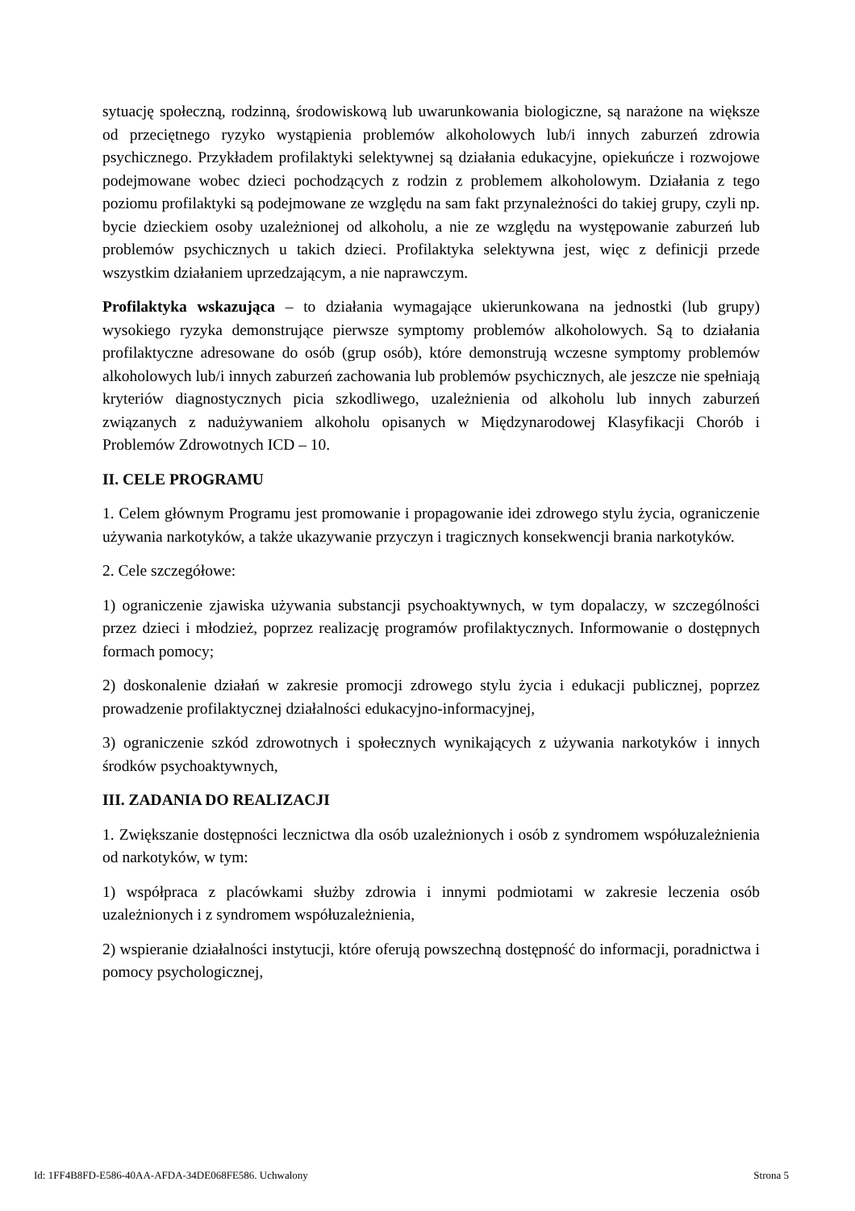sytuację społeczną, rodzinną, środowiskową lub uwarunkowania biologiczne, są narażone na większe od przeciętnego ryzyko wystąpienia problemów alkoholowych lub/i innych zaburzeń zdrowia psychicznego. Przykładem profilaktyki selektywnej są działania edukacyjne, opiekuńcze i rozwojowe podejmowane wobec dzieci pochodzących z rodzin z problemem alkoholowym. Działania z tego poziomu profilaktyki są podejmowane ze względu na sam fakt przynależności do takiej grupy, czyli np. bycie dzieckiem osoby uzależnionej od alkoholu, a nie ze względu na występowanie zaburzeń lub problemów psychicznych u takich dzieci. Profilaktyka selektywna jest, więc z definicji przede wszystkim działaniem uprzedzającym, a nie naprawczym.
Profilaktyka wskazująca – to działania wymagające ukierunkowana na jednostki (lub grupy) wysokiego ryzyka demonstrujące pierwsze symptomy problemów alkoholowych. Są to działania profilaktyczne adresowane do osób (grup osób), które demonstrują wczesne symptomy problemów alkoholowych lub/i innych zaburzeń zachowania lub problemów psychicznych, ale jeszcze nie spełniają kryteriów diagnostycznych picia szkodliwego, uzależnienia od alkoholu lub innych zaburzeń związanych z nadużywaniem alkoholu opisanych w Międzynarodowej Klasyfikacji Chorób i Problemów Zdrowotnych ICD – 10.
II. CELE PROGRAMU
1. Celem głównym Programu jest promowanie i propagowanie idei zdrowego stylu życia, ograniczenie używania narkotyków, a także ukazywanie przyczyn i tragicznych konsekwencji brania narkotyków.
2. Cele szczegółowe:
1) ograniczenie zjawiska używania substancji psychoaktywnych, w tym dopalaczy, w szczególności przez dzieci i młodzież, poprzez realizację programów profilaktycznych. Informowanie o dostępnych formach pomocy;
2) doskonalenie działań w zakresie promocji zdrowego stylu życia i edukacji publicznej, poprzez prowadzenie profilaktycznej działalności edukacyjno-informacyjnej,
3) ograniczenie szkód zdrowotnych i społecznych wynikających z używania narkotyków i innych środków psychoaktywnych,
III. ZADANIA DO REALIZACJI
1. Zwiększanie dostępności lecznictwa dla osób uzależnionych i osób z syndromem współuzależnienia od narkotyków, w tym:
1) współpraca z placówkami służby zdrowia i innymi podmiotami w zakresie leczenia osób uzależnionych i z syndromem współuzależnienia,
2) wspieranie działalności instytucji, które oferują powszechną dostępność do informacji, poradnictwa i pomocy psychologicznej,
Id: 1FF4B8FD-E586-40AA-AFDA-34DE068FE586. Uchwalony Strona 5